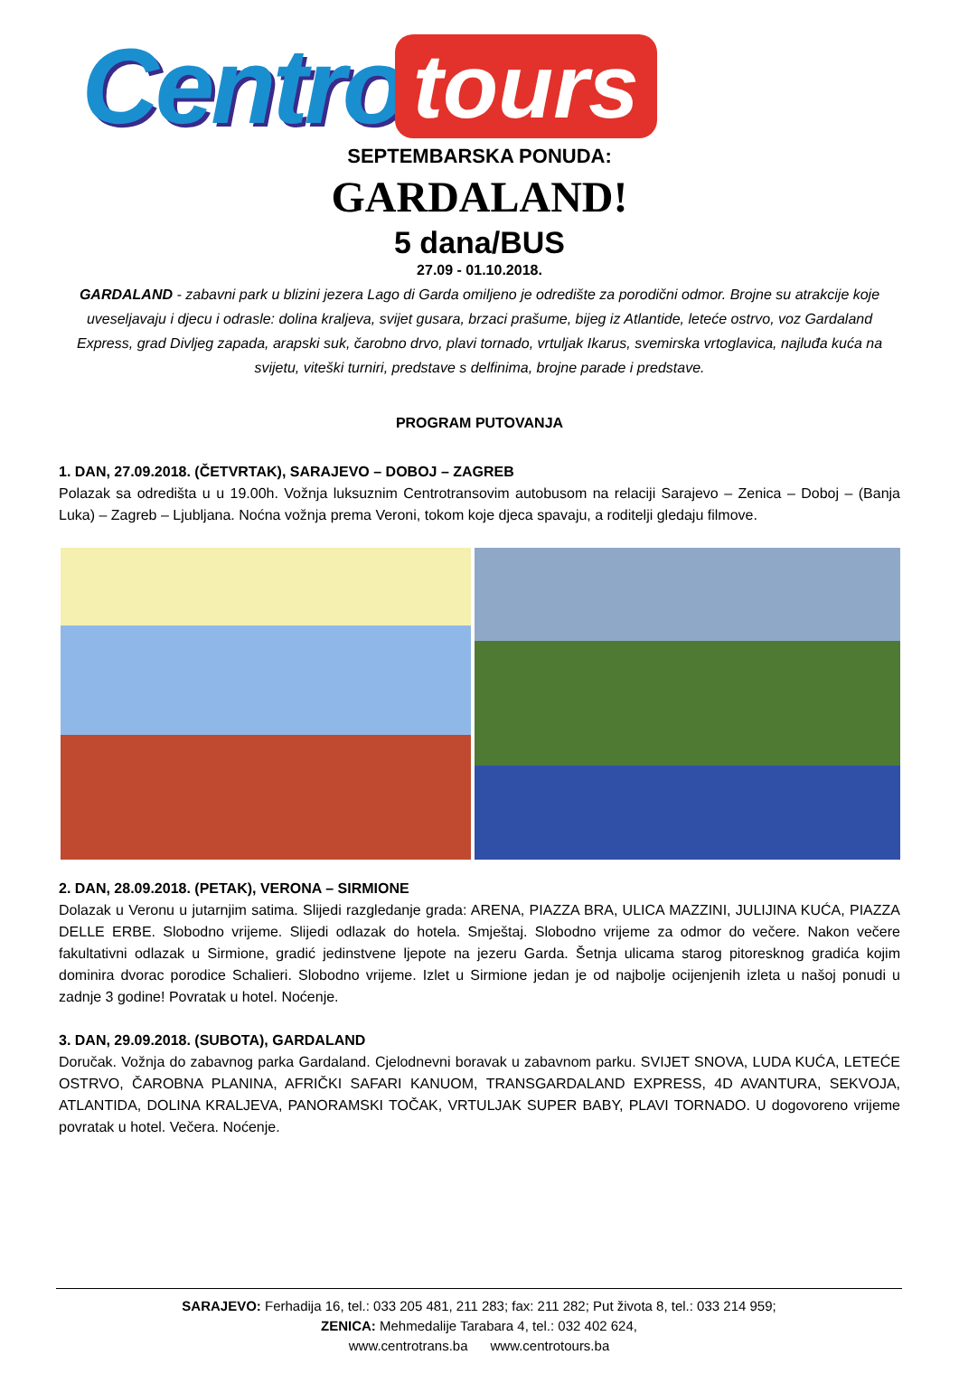Centro tours
SEPTEMBARSKA PONUDA:
GARDALAND!
5 dana/BUS
27.09 - 01.10.2018.
GARDALAND - zabavni park u blizini jezera Lago di Garda omiljeno je odredište za porodični odmor. Brojne su atrakcije koje uveseljavaju i djecu i odrasle: dolina kraljeva, svijet gusara, brzaci prašume, bijeg iz Atlantide, leteće ostrvo, voz Gardaland Express, grad Divljeg zapada, arapski suk, čarobno drvo, plavi tornado, vrtuljak Ikarus, svemirska vrtoglavica, najluđa kuća na svijetu, viteški turniri, predstave s delfinima, brojne parade i predstave.
PROGRAM PUTOVANJA
1. DAN, 27.09.2018. (ČETVRTAK), SARAJEVO – DOBOJ – ZAGREB
Polazak sa odredišta u u 19.00h. Vožnja luksuznim Centrotransovim autobusom na relaciji Sarajevo – Zenica – Doboj – (Banja Luka) – Zagreb – Ljubljana. Noćna vožnja prema Veroni, tokom koje djeca spavaju, a roditelji gledaju filmove.
2. DAN, 28.09.2018. (PETAK), VERONA – SIRMIONE
Dolazak u Veronu u jutarnjim satima. Slijedi razgledanje grada: ARENA, PIAZZA BRA, ULICA MAZZINI, JULIJINA KUĆA, PIAZZA DELLE ERBE. Slobodno vrijeme. Slijedi odlazak do hotela. Smještaj. Slobodno vrijeme za odmor do večere. Nakon večere fakultativni odlazak u Sirmione, gradić jedinstvene ljepote na jezeru Garda. Šetnja ulicama starog pitoresknog gradića kojim dominira dvorac porodice Schalieri. Slobodno vrijeme. Izlet u Sirmione jedan je od najbolje ocijenjenih izleta u našoj ponudi u zadnje 3 godine! Povratak u hotel. Noćenje.
3. DAN, 29.09.2018. (SUBOTA), GARDALAND
Doručak. Vožnja do zabavnog parka Gardaland. Cjelodnevni boravak u zabavnom parku. SVIJET SNOVA, LUDA KUĆA, LETEĆE OSTRVO, ČAROBNA PLANINA, AFRIČKI SAFARI KANUOM, TRANSGARDALAND EXPRESS, 4D AVANTURA, SEKVOJA, ATLANTIDA, DOLINA KRALJEVA, PANORAMSKI TOČAK, VRTULJAK SUPER BABY, PLAVI TORNADO. U dogovoreno vrijeme povratak u hotel. Večera. Noćenje.
SARAJEVO: Ferhadija 16, tel.: 033 205 481, 211 283; fax: 211 282; Put života 8, tel.: 033 214 959;
ZENICA: Mehmedalije Tarabara 4, tel.: 032 402 624,
www.centrotrans.ba www.centrotours.ba